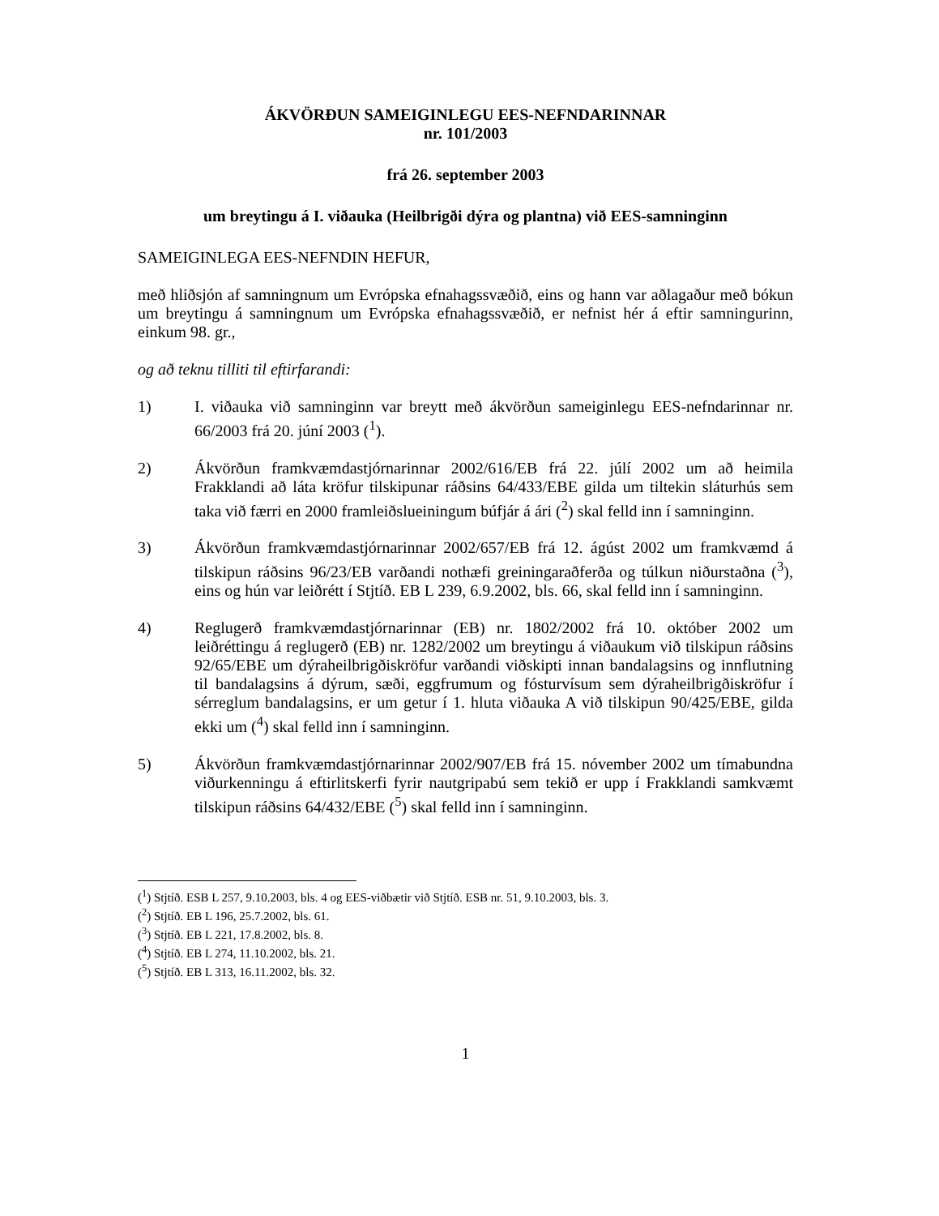ÁKVÖRÐUN SAMEIGINLEGU EES-NEFNDARINNAR
nr. 101/2003
frá 26. september 2003
um breytingu á I. viðauka (Heilbrigði dýra og plantna) við EES-samninginn
SAMEIGINLEGA EES-NEFNDIN HEFUR,
með hliðsjón af samningnum um Evrópska efnahagssvæðið, eins og hann var aðlagaður með bókun um breytingu á samningnum um Evrópska efnahagssvæðið, er nefnist hér á eftir samningurinn, einkum 98. gr.,
og að teknu tilliti til eftirfarandi:
1) I. viðauka við samninginn var breytt með ákvörðun sameiginlegu EES-nefndarinnar nr. 66/2003 frá 20. júní 2003 (<sup>1</sup>).
2) Ákvörðun framkvæmdastjórnarinnar 2002/616/EB frá 22. júlí 2002 um að heimila Frakklandi að láta kröfur tilskipunar ráðsins 64/433/EBE gilda um tiltekin sláturhús sem taka við færri en 2000 framleiðslueiningum búfjár á ári (<sup>2</sup>) skal felld inn í samninginn.
3) Ákvörðun framkvæmdastjórnarinnar 2002/657/EB frá 12. ágúst 2002 um framkvæmd á tilskipun ráðsins 96/23/EB varðandi nothæfi greiningaraðferða og túlkun niðurstaðna (<sup>3</sup>), eins og hún var leiðrétt í Stjtíð. EB L 239, 6.9.2002, bls. 66, skal felld inn í samninginn.
4) Reglugerð framkvæmdastjórnarinnar (EB) nr. 1802/2002 frá 10. október 2002 um leiðréttingu á reglugerð (EB) nr. 1282/2002 um breytingu á viðaukum við tilskipun ráðsins 92/65/EBE um dýraheilbrigðiskröfur varðandi viðskipti innan bandalagsins og innflutning til bandalagsins á dýrum, sæði, eggfrumum og fósturvísum sem dýraheilbrigðiskröfur í sérreglum bandalagsins, er um getur í 1. hluta viðauka A við tilskipun 90/425/EBE, gilda ekki um (<sup>4</sup>) skal felld inn í samninginn.
5) Ákvörðun framkvæmdastjórnarinnar 2002/907/EB frá 15. nóvember 2002 um tímabundna viðurkenningu á eftirlitskerfi fyrir nautgripabú sem tekið er upp í Frakklandi samkvæmt tilskipun ráðsins 64/432/EBE (<sup>5</sup>) skal felld inn í samninginn.
(<sup>1</sup>) Stjtíð. ESB L 257, 9.10.2003, bls. 4 og EES-viðbætir við Stjtíð. ESB nr. 51, 9.10.2003, bls. 3.
(<sup>2</sup>) Stjtíð. EB L 196, 25.7.2002, bls. 61.
(<sup>3</sup>) Stjtíð. EB L 221, 17.8.2002, bls. 8.
(<sup>4</sup>) Stjtíð. EB L 274, 11.10.2002, bls. 21.
(<sup>5</sup>) Stjtíð. EB L 313, 16.11.2002, bls. 32.
1